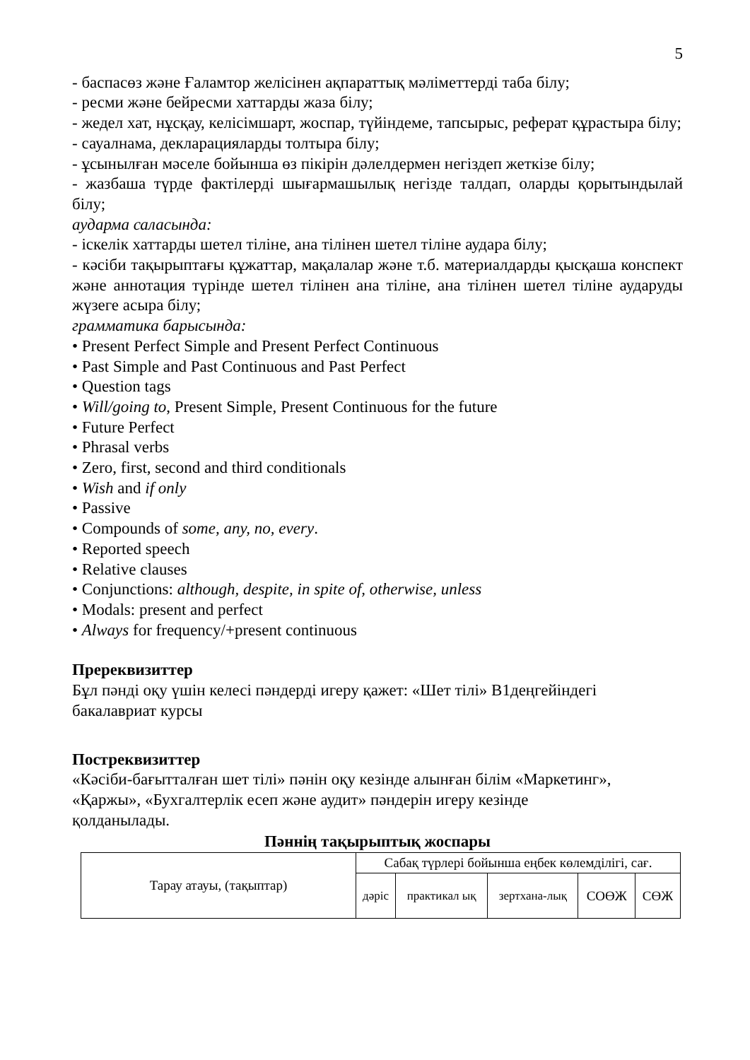5
- баспасөз және Ғаламтор желісінен ақпараттық мәліметтерді таба білу;
- ресми және бейресми хаттарды жаза білу;
- жедел хат, нұсқау, келісімшарт, жоспар, түйіндеме, тапсырыс, реферат құрастыра білу;
- сауалнама, декларацияларды толтыра білу;
- ұсынылған мәселе бойынша өз пікірін дәлелдермен негіздеп жеткізе білу;
- жазбаша түрде фактілерді шығармашылық негізде талдап, оларды қорытындылай білу;
аударма саласында:
- іскелік хаттарды шетел тіліне, ана тілінен шетел тіліне аудара білу;
- кәсіби тақырыптағы құжаттар, мақалалар және т.б. материалдарды қысқаша конспект және аннотация түрінде шетел тілінен ана тіліне, ана тілінен шетел тіліне аударуды жүзеге асыра білу;
грамматика барысында:
• Present Perfect Simple and Present Perfect Continuous
• Past Simple and Past Continuous and Past Perfect
• Question tags
• Will/going to, Present Simple, Present Continuous for the future
• Future Perfect
• Phrasal verbs
• Zero, first, second and third conditionals
• Wish and if only
• Passive
• Compounds of some, any, no, every.
• Reported speech
• Relative clauses
• Conjunctions: although, despite, in spite of, otherwise, unless
• Modals: present and perfect
• Always for frequency/+present continuous
Пререквизиттер
Бұл пәнді оқу үшін келесі пәндерді игеру қажет: «Шет тілі» В1деңгейіндегі
бакалавриат курсы
Постреквизиттер
«Кәсіби-бағытталған шет тілі» пәнін оқу кезінде алынған білім «Маркетинг»,
«Қаржы», «Бухгалтерлік есеп және аудит» пәндерін игеру кезінде
қолданылады.
Пәннің тақырыптық жоспары
| Тарау атауы, (тақыптар) | Сабақ түрлері бойынша еңбек көлемділігі, сағ. | | | | |
| | дәріс | практикал ық | зертхана-лық | СОӨЖ | СӨЖ |